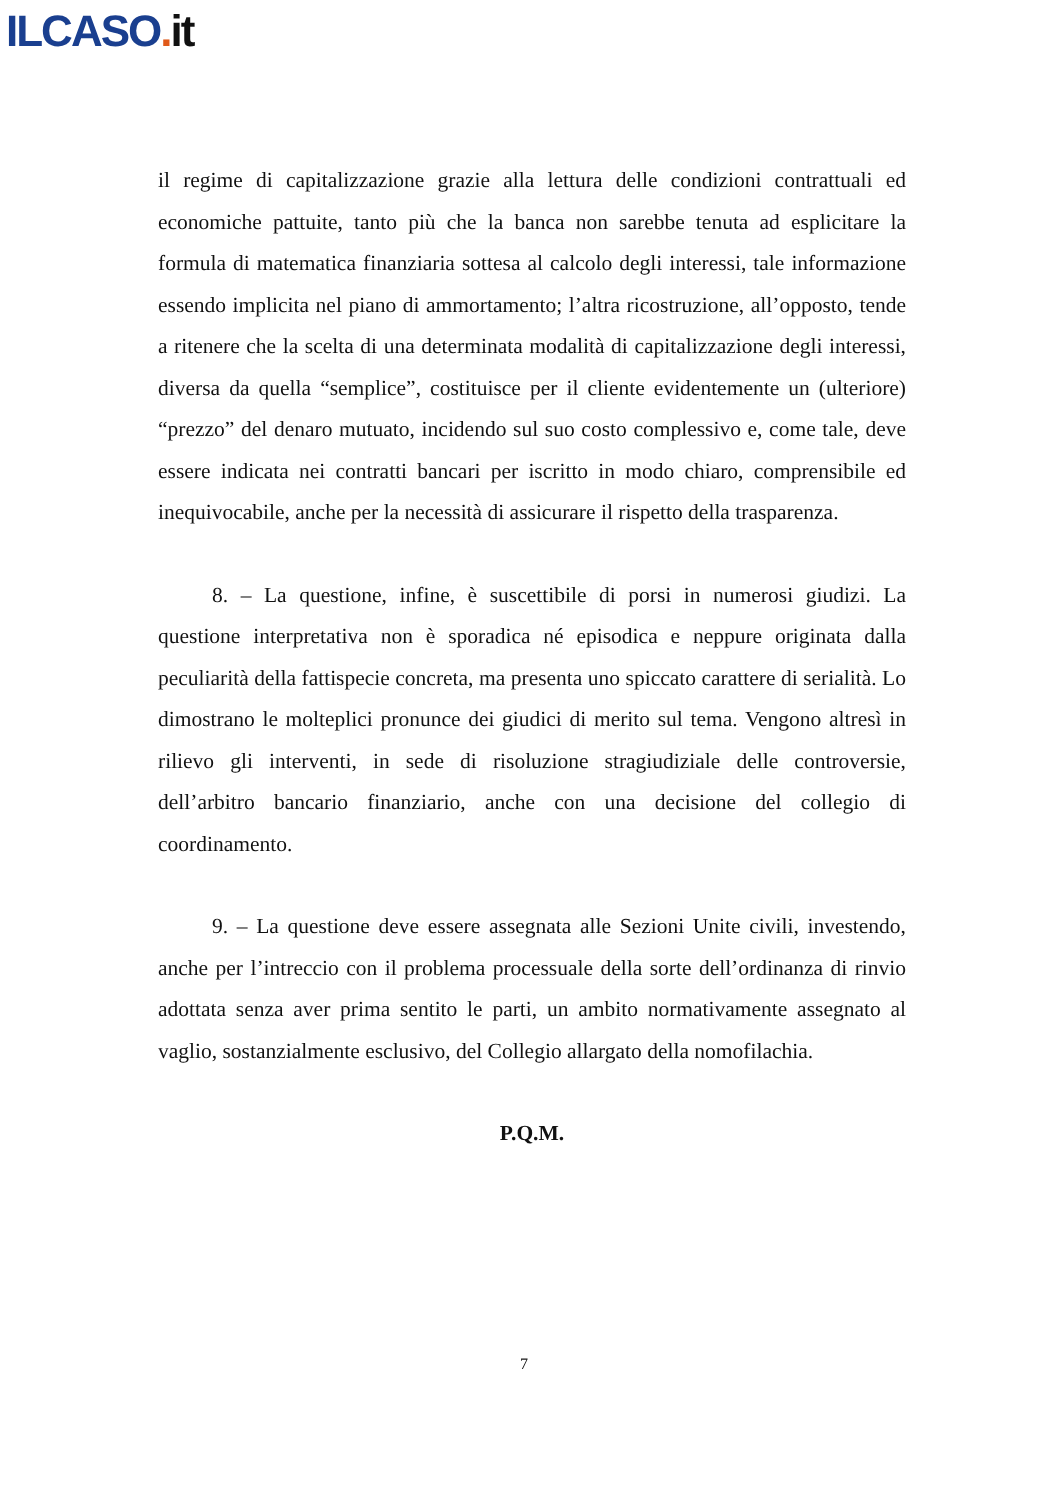ILCASO. it
il regime di capitalizzazione grazie alla lettura delle condizioni contrattuali ed economiche pattuite, tanto più che la banca non sarebbe tenuta ad esplicitare la formula di matematica finanziaria sottesa al calcolo degli interessi, tale informazione essendo implicita nel piano di ammortamento; l’altra ricostruzione, all’opposto, tende a ritenere che la scelta di una determinata modalità di capitalizzazione degli interessi, diversa da quella “semplice”, costituisce per il cliente evidentemente un (ulteriore) “prezzo” del denaro mutuato, incidendo sul suo costo complessivo e, come tale, deve essere indicata nei contratti bancari per iscritto in modo chiaro, comprensibile ed inequivocabile, anche per la necessità di assicurare il rispetto della trasparenza.
8. – La questione, infine, è suscettibile di porsi in numerosi giudizi. La questione interpretativa non è sporadica né episodica e neppure originata dalla peculiarità della fattispecie concreta, ma presenta uno spiccato carattere di serialità. Lo dimostrano le molteplici pronunce dei giudici di merito sul tema. Vengono altresì in rilievo gli interventi, in sede di risoluzione stragiudiziale delle controversie, dell’arbitro bancario finanziario, anche con una decisione del collegio di coordinamento.
9. – La questione deve essere assegnata alle Sezioni Unite civili, investendo, anche per l’intreccio con il problema processuale della sorte dell’ordinanza di rinvio adottata senza aver prima sentito le parti, un ambito normativamente assegnato al vaglio, sostanzialmente esclusivo, del Collegio allargato della nomofilachia.
P.Q.M.
7